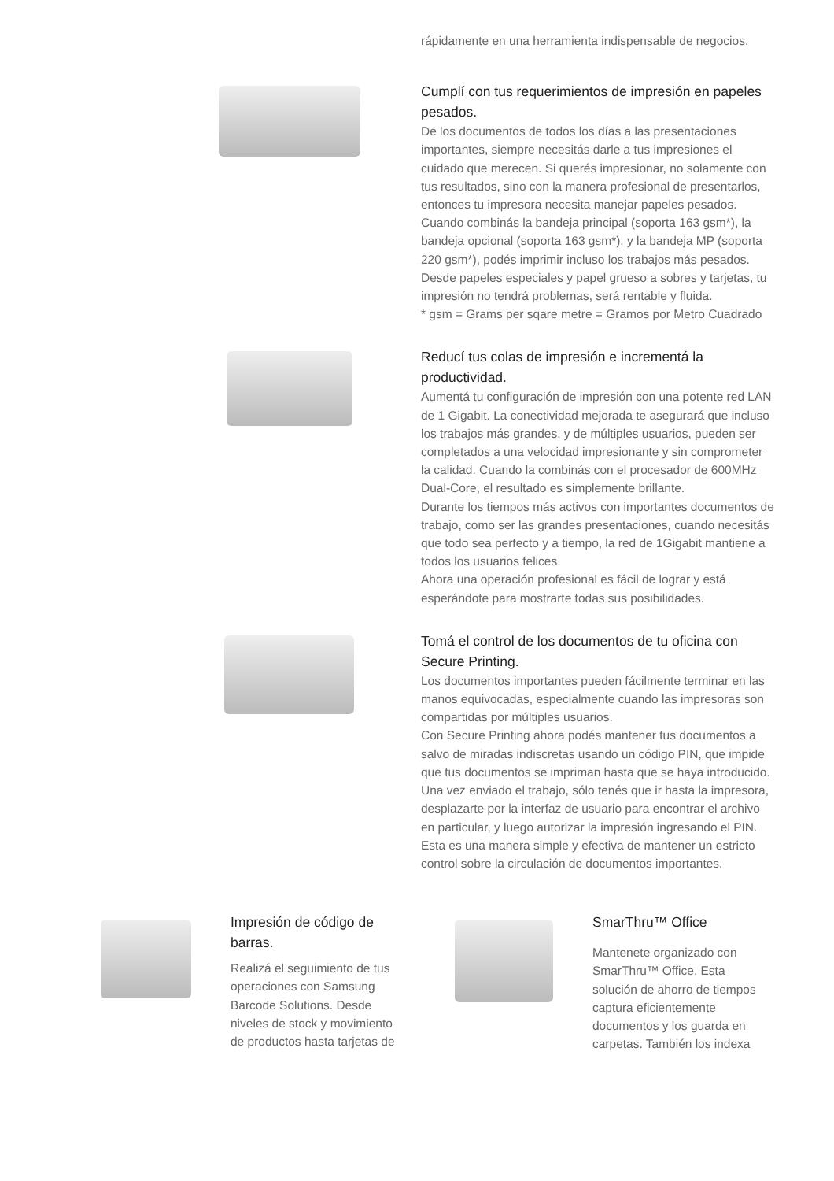rápidamente en una herramienta indispensable de negocios.
Cumplí con tus requerimientos de impresión en papeles pesados.
De los documentos de todos los días a las presentaciones importantes, siempre necesitás darle a tus impresiones el cuidado que merecen. Si querés impresionar, no solamente con tus resultados, sino con la manera profesional de presentarlos, entonces tu impresora necesita manejar papeles pesados. Cuando combinás la bandeja principal (soporta 163 gsm*), la bandeja opcional (soporta 163 gsm*), y la bandeja MP (soporta 220 gsm*), podés imprimir incluso los trabajos más pesados. Desde papeles especiales y papel grueso a sobres y tarjetas, tu impresión no tendrá problemas, será rentable y fluida.
* gsm = Grams per sqare metre = Gramos por Metro Cuadrado
Reducí tus colas de impresión e incrementá la productividad.
Aumentá tu configuración de impresión con una potente red LAN de 1 Gigabit. La conectividad mejorada te asegurará que incluso los trabajos más grandes, y de múltiples usuarios, pueden ser completados a una velocidad impresionante y sin comprometer la calidad. Cuando la combinás con el procesador de 600MHz Dual-Core, el resultado es simplemente brillante.
Durante los tiempos más activos con importantes documentos de trabajo, como ser las grandes presentaciones, cuando necesitás que todo sea perfecto y a tiempo, la red de 1Gigabit mantiene a todos los usuarios felices.
Ahora una operación profesional es fácil de lograr y está esperándote para mostrarte todas sus posibilidades.
Tomá el control de los documentos de tu oficina con Secure Printing.
Los documentos importantes pueden fácilmente terminar en las manos equivocadas, especialmente cuando las impresoras son compartidas por múltiples usuarios.
Con Secure Printing ahora podés mantener tus documentos a salvo de miradas indiscretas usando un código PIN, que impide que tus documentos se impriman hasta que se haya introducido.
Una vez enviado el trabajo, sólo tenés que ir hasta la impresora, desplazarte por la interfaz de usuario para encontrar el archivo en particular, y luego autorizar la impresión ingresando el PIN.
Esta es una manera simple y efectiva de mantener un estricto control sobre la circulación de documentos importantes.
Impresión de código de barras.
Realizá el seguimiento de tus operaciones con Samsung Barcode Solutions. Desde niveles de stock y movimiento de productos hasta tarjetas de
SmarThru™ Office
Mantenete organizado con SmarThru™ Office. Esta solución de ahorro de tiempos captura eficientemente documentos y los guarda en carpetas. También los indexa